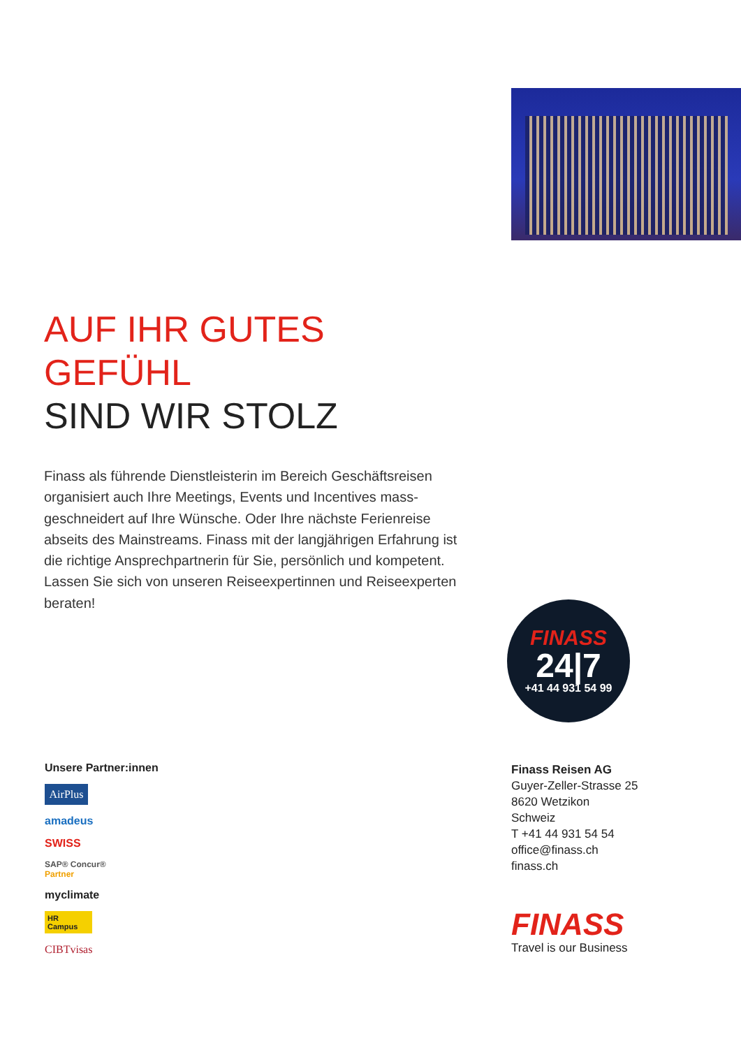AUF IHR GUTES GEFÜHL
SIND WIR STOLZ
Finass als führende Dienstleisterin im Bereich Geschäftsreisen organisiert auch Ihre Meetings, Events und Incentives mass­geschneidert auf Ihre Wünsche. Oder Ihre nächste Ferienreise abseits des Mainstreams. Finass mit der langjährigen Erfahrung ist die richtige Ansprechpartnerin für Sie, persönlich und kompetent. Lassen Sie sich von unseren Reiseexpertinnen und Reiseexperten beraten!
FINASS
24|7
+41 44 931 54 99
Unsere Partner:innen
AirPlus
amadeus
SWISS
SAP® Concur®
Partner
myclimate
HR Campus
CIBTvisas
Finass Reisen AG
Guyer-Zeller-Strasse 25
8620 Wetzikon
Schweiz
T +41 44 931 54 54
office@finass.ch
finass.ch
FINASS
Travel is our Business